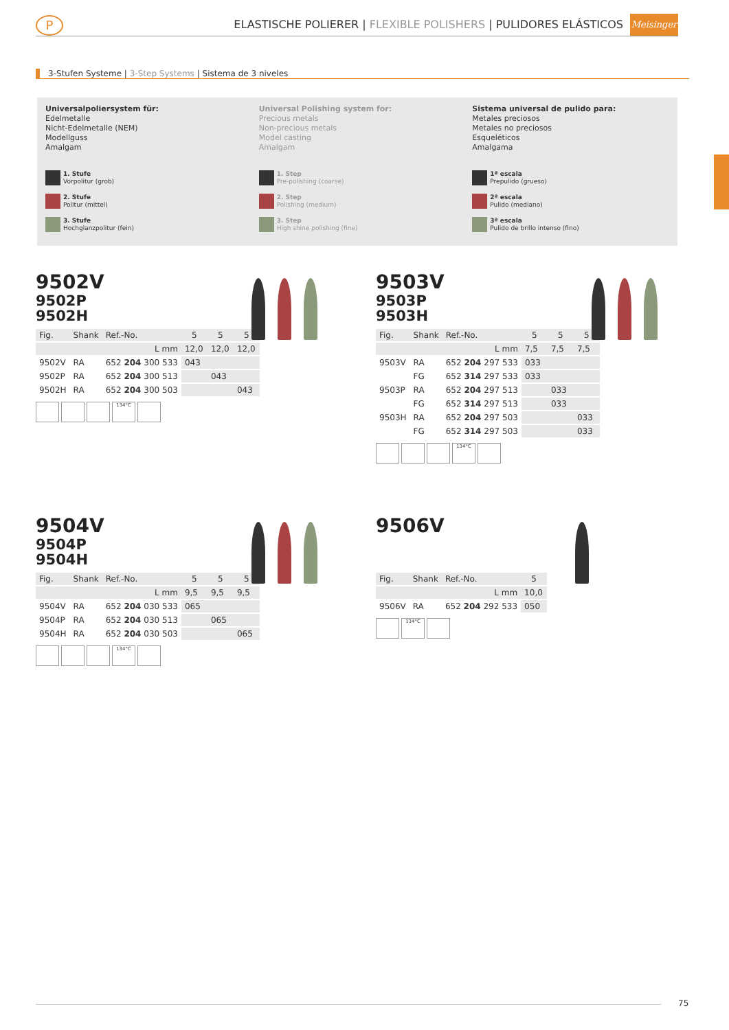P
ELASTISCHE POLIERER | FLEXIBLE POLISHERS | PULIDORES ELÁSTICOS
Meisinger
3-Stufen Systeme | 3-Step Systems | Sistema de 3 niveles
Universalpoliersystem für:
Edelmetalle
Nicht-Edelmetalle (NEM)
Modellguss
Amalgam
1. Stufe
Vorpolitur (grob)
2. Stufe
Politur (mittel)
3. Stufe
Hochglanzpolitur (fein)
Universal Polishing system for:
Precious metals
Non-precious metals
Model casting
Amalgam
1. Step
Pre-polishing (coarse)
2. Step
Polishing (medium)
3. Step
High shine polishing (fine)
Sistema universal de pulido para:
Metales preciosos
Metales no preciosos
Esqueléticos
Amalgama
1ª escala
Prepulido (grueso)
2ª escala
Pulido (mediano)
3ª escala
Pulido de brillo intenso (fino)
9502V
9502P
9502H
| Fig. | Shank | Ref.-No. | 5 | 5 | 5 |
| --- | --- | --- | --- | --- | --- |
| L mm | | | 12,0 | 12,0 | 12,0 |
| 9502V | RA | 652 204 300 533 | 043 | | |
| 9502P | RA | 652 204 300 513 | | 043 | |
| 9502H | RA | 652 204 300 503 | | | 043 |
134°C
9503V
9503P
9503H
| Fig. | Shank | Ref.-No. | 5 | 5 | 5 |
| --- | --- | --- | --- | --- | --- |
| L mm | | | 7,5 | 7,5 | 7,5 |
| 9503V | RA | 652 204 297 533 | 033 | | |
| | FG | 652 314 297 533 | 033 | | |
| 9503P | RA | 652 204 297 513 | | 033 | |
| | FG | 652 314 297 513 | | 033 | |
| 9503H | RA | 652 204 297 503 | | | 033 |
| | FG | 652 314 297 503 | | | 033 |
134°C
9504V
9504P
9504H
| Fig. | Shank | Ref.-No. | 5 | 5 | 5 |
| --- | --- | --- | --- | --- | --- |
| L mm | | | 9,5 | 9,5 | 9,5 |
| 9504V | RA | 652 204 030 533 | 065 | | |
| 9504P | RA | 652 204 030 513 | | 065 | |
| 9504H | RA | 652 204 030 503 | | | 065 |
134°C
9506V
| Fig. | Shank | Ref.-No. | 5 |
| --- | --- | --- | --- |
| L mm | | | 10,0 |
| 9506V | RA | 652 204 292 533 | 050 |
134°C
75